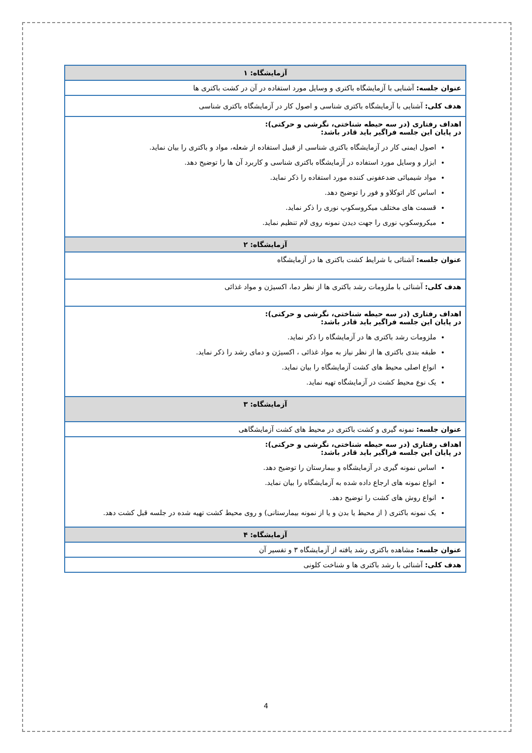| آزمایشگاه: ۱ |
| --- |
| عنوان جلسه: آشنايی با آزمايشگاه باکتری و وسایل مورد استفاده در آن در کشت باکتری ها |
| هدف کلی: آشنايی با آزمایشگاه باکتری شناسی و اصول کار در آزمایشگاه باکتری شناسی |
| اهداف رفتاری (در سه حیطه شناختی، نگرشی و حرکتی): در پایان این جلسه فراگیر باید قادر باشد: اصول ایمنی کار در آزمايشگاه باکتری شناسی از قبیل استفاده از شعله، مواد و باکتری را بیان نماید. ابزار و وسايل مورد استفاده در آزمايشگاه باکتری شناسی و کاربرد آن ها را توضيح دهد. مواد شیمیائی ضدعفونی کننده مورد استفاده را ذکر نماید. اساس کار اتوکلاو و فور را توضیح دهد. قسمت های مختلف میکروسکوپ نوری را ذکر نماید. میکروسکوپ نوری را جهت دیدن نمونه روی لام تنظیم نماید. |
| آزمایشگاه: ۲ |
| عنوان جلسه: آشنائی با شرایط کشت باکتری ها در آزمایشگاه |
| هدف کلی: آشنائی با ملزومات رشد باکتری ها از نظر دما، اکسیژن و مواد غذائی |
| اهداف رفتاری (در سه حیطه شناختی، نگرشی و حرکتی): در پایان این جلسه فراگیر باید قادر باشد: ملزومات رشد باکتری ها در آزمایشگاه را ذکر نماید. طبقه بندی باکتری ها از نظر نیاز به مواد غذائی ، اکسیژن و دمای رشد را ذکر نماید. انواع اصلی محیط های کشت آزمایشگاه را بیان نماید. یک نوع محیط کشت در آزمایشگاه تهیه نماید. |
| آزمایشگاه: ۳ |
| عنوان جلسه: نمونه گیری و کشت باکتری در محیط های کشت آزمایشگاهی |
| اهداف رفتاری (در سه حیطه شناختی، نگرشی و حرکتی): در پایان این جلسه فراگیر باید قادر باشد: اساس نمونه گیری در آزمایشگاه و بیمارستان را توضیح دهد. انواع نمونه های ارجاع داده شده به آزمایشگاه را بیان نماید. انواع روش های کشت را توضیح دهد. یک نمونه باکتری ( از محیط یا بدن و یا از نمونه بیمارستانی) و روی محیط کشت تهیه شده در جلسه قبل کشت دهد. |
| آزمایشگاه: ۴ |
| عنوان جلسه: مشاهده باکتری رشد یافته از آزمایشگاه ۳ و تفسیر آن |
| هدف کلی: آشنائی با رشد باکتری ها و شناخت کلونی |
4